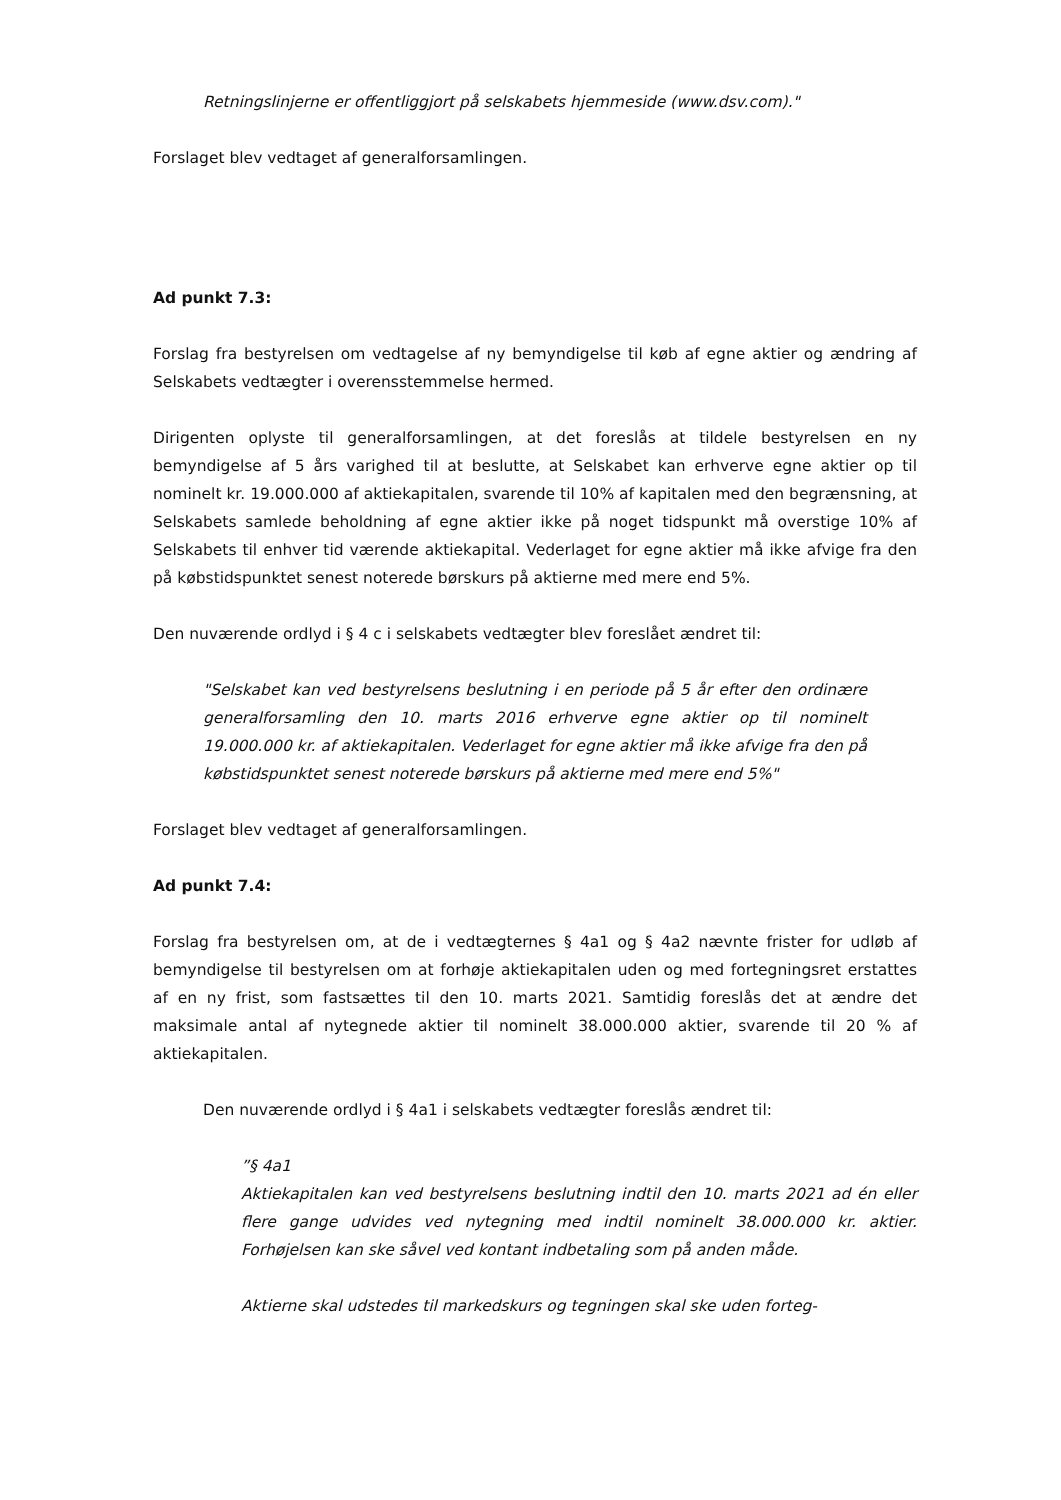Retningslinjerne er offentliggjort på selskabets hjemmeside (www.dsv.com)."
Forslaget blev vedtaget af generalforsamlingen.
Ad punkt 7.3:
Forslag fra bestyrelsen om vedtagelse af ny bemyndigelse til køb af egne aktier og ændring af Selskabets vedtægter i overensstemmelse hermed.
Dirigenten oplyste til generalforsamlingen, at det foreslås at tildele bestyrelsen en ny bemyndigelse af 5 års varighed til at beslutte, at Selskabet kan erhverve egne aktier op til nominelt kr. 19.000.000 af aktiekapitalen, svarende til 10% af kapitalen med den begrænsning, at Selskabets samlede beholdning af egne aktier ikke på noget tidspunkt må overstige 10% af Selskabets til enhver tid værende aktiekapital. Vederlaget for egne aktier må ikke afvige fra den på købstidspunktet senest noterede børskurs på aktierne med mere end 5%.
Den nuværende ordlyd i § 4 c i selskabets vedtægter blev foreslået ændret til:
"Selskabet kan ved bestyrelsens beslutning i en periode på 5 år efter den ordinære generalforsamling den 10. marts 2016 erhverve egne aktier op til nominelt 19.000.000 kr. af aktiekapitalen. Vederlaget for egne aktier må ikke afvige fra den på købstidspunktet senest noterede børskurs på aktierne med mere end 5%"
Forslaget blev vedtaget af generalforsamlingen.
Ad punkt 7.4:
Forslag fra bestyrelsen om, at de i vedtægternes § 4a1 og § 4a2 nævnte frister for udløb af bemyndigelse til bestyrelsen om at forhøje aktiekapitalen uden og med fortegningsret erstattes af en ny frist, som fastsættes til den 10. marts 2021. Samtidig foreslås det at ændre det maksimale antal af nytegnede aktier til nominelt 38.000.000 aktier, svarende til 20 % af aktiekapitalen.
Den nuværende ordlyd i § 4a1 i selskabets vedtægter foreslås ændret til:
”§ 4a1
Aktiekapitalen kan ved bestyrelsens beslutning indtil den 10. marts 2021 ad én eller flere gange udvides ved nytegning med indtil nominelt 38.000.000 kr. aktier. Forhøjelsen kan ske såvel ved kontant indbetaling som på anden måde.
Aktierne skal udstedes til markedskurs og tegningen skal ske uden forteg-